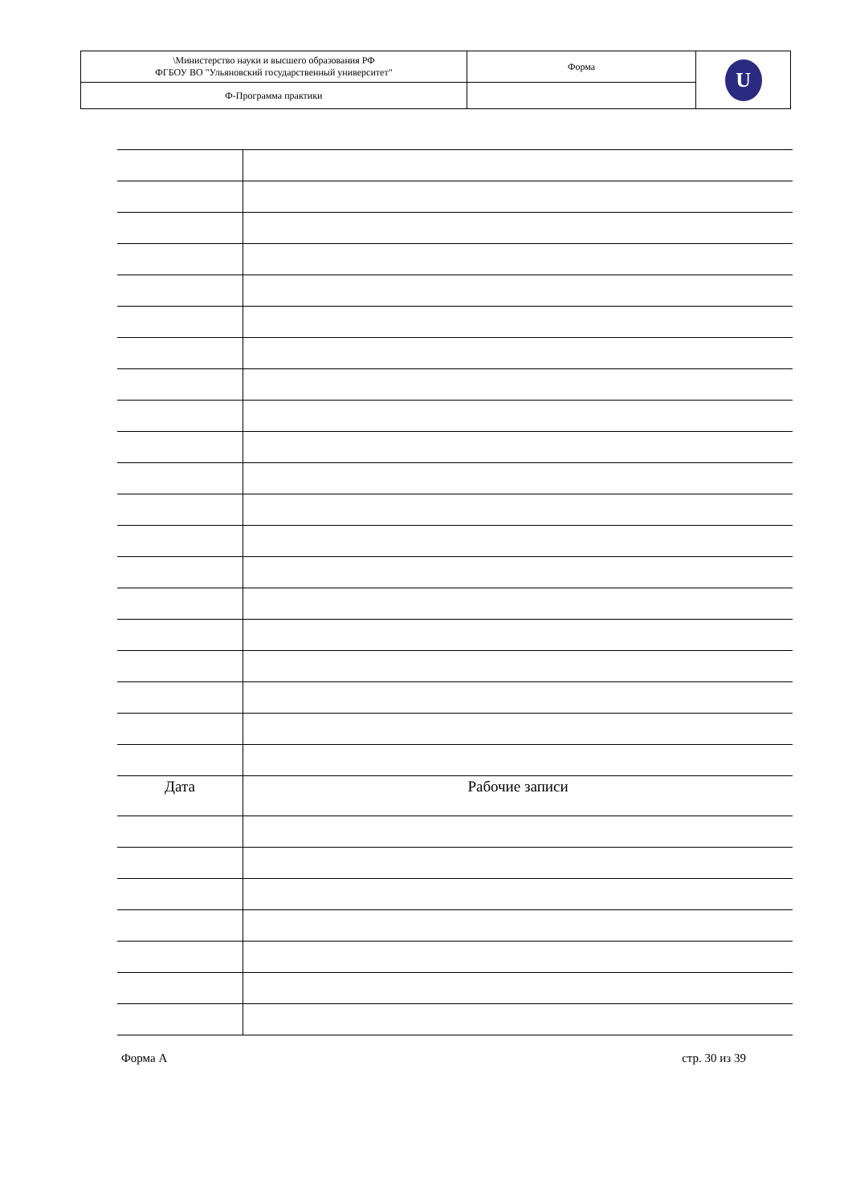| \Министерство науки и высшего образования РФ ФГБОУ ВО "Ульяновский государственный университет" | Форма | U |
| Ф-Программа практики | | |
| Дата | Рабочие записи |
Форма А стр. 30 из 39